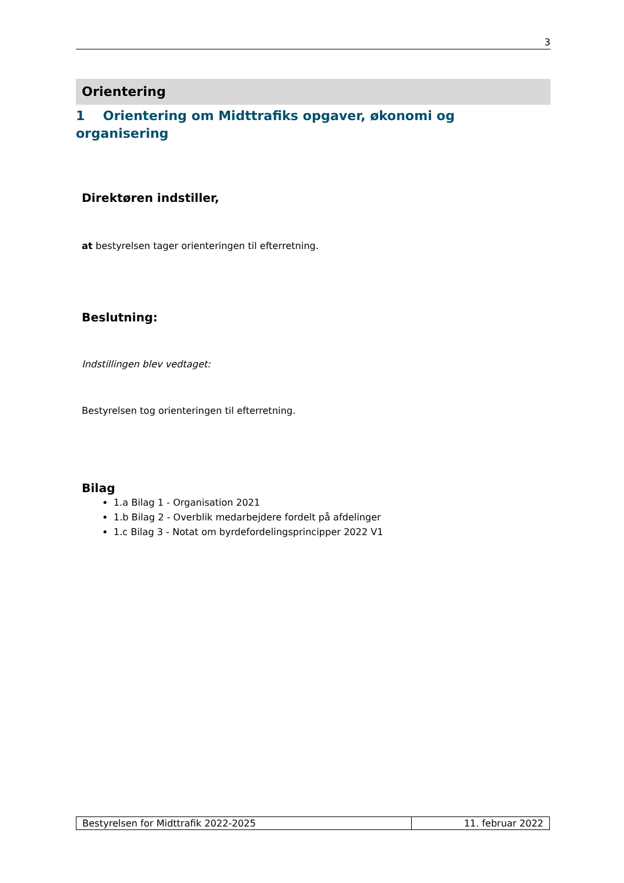3
Orientering
1 Orientering om Midttrafiks opgaver, økonomi og organisering
Direktøren indstiller,
at bestyrelsen tager orienteringen til efterretning.
Beslutning:
Indstillingen blev vedtaget:
Bestyrelsen tog orienteringen til efterretning.
Bilag
1.a Bilag 1 - Organisation 2021
1.b Bilag 2 - Overblik medarbejdere fordelt på afdelinger
1.c Bilag 3 - Notat om byrdefordelingsprincipper 2022 V1
Bestyrelsen for Midttrafik 2022-2025
11. februar 2022